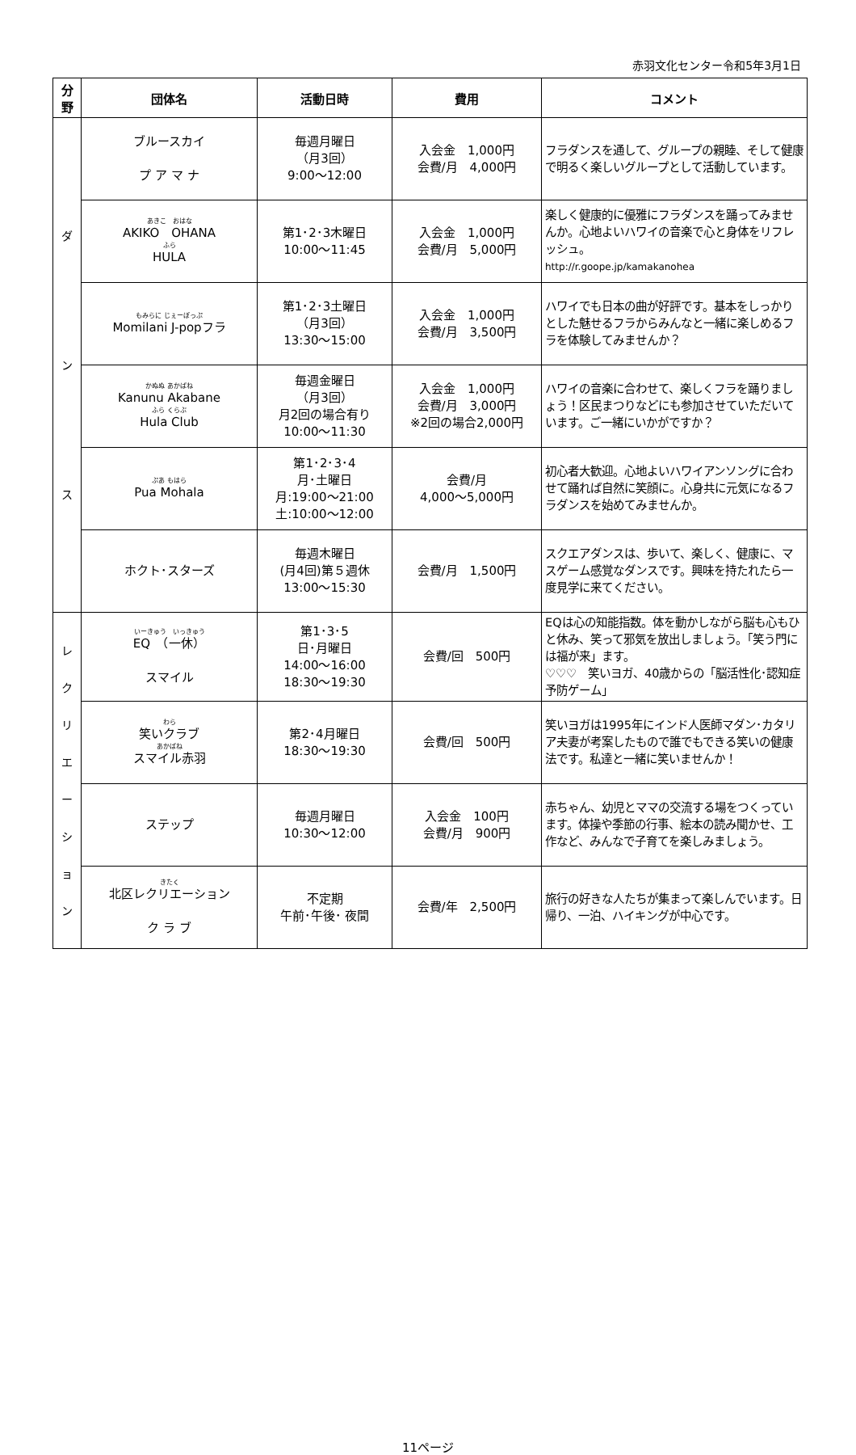赤羽文化センター令和5年3月1日
| 分 野 | 団体名 | 活動日時 | 費用 | コメント |
| --- | --- | --- | --- | --- |
| ダ ン ス | ブルースカイ プ ア マ ナ | 毎週月曜日 （月3回） 9:00～12:00 | 入会金 1,000円 会費/月 4,000円 | フラダンスを通して、グループの親睦、そして健康で明るく楽しいグループとして活動しています。 |
| | あきこ おはな AKIKO OHANA ふら HULA | 第1･2･3木曜日 10:00～11:45 | 入会金 1,000円 会費/月 5,000円 | 楽しく健康的に優雅にフラダンスを踊ってみませんか。心地よいハワイの音楽で心と身体をリフレッシュ。 http://r.goope.jp/kamakanohea |
| | もみらに じぇーぽっぷ Momilani J-popフラ | 第1･2･3土曜日 （月3回） 13:30～15:00 | 入会金 1,000円 会費/月 3,500円 | ハワイでも日本の曲が好評です。基本をしっかりとした魅せるフラからみんなと一緒に楽しめるフラを体験してみませんか？ |
| | かぬぬ あかばね Kanunu Akabane ふら くらぶ Hula Club | 毎週金曜日 （月3回） 月2回の場合有り 10:00～11:30 | 入会金 1,000円 会費/月 3,000円 ※2回の場合2,000円 | ハワイの音楽に合わせて、楽しくフラを踊りましょう！区民まつりなどにも参加させていただいています。ご一緒にいかがですか？ |
| | ぷあ もはら Pua Mohala | 第1･2･3･4 月･土曜日 月:19:00～21:00 土:10:00～12:00 | 会費/月 4,000～5,000円 | 初心者大歓迎。心地よいハワイアンソングに合わせて踊れば自然に笑顔に。心身共に元気になるフラダンスを始めてみませんか。 |
| | ホクト･スターズ | 毎週木曜日 (月4回)第５週休 13:00～15:30 | 会費/月 1,500円 | スクエアダンスは、歩いて、楽しく、健康に、マスゲーム感覚なダンスです。興味を持たれたら一度見学に来てください。 |
| レ ク リ エ ー シ ョ ン | いーきゅう いっきゅう EQ （一休） スマイル | 第1･3･5 日･月曜日 14:00～16:00 18:30～19:30 | 会費/回 500円 | EQは心の知能指数。体を動かしながら脳も心もひと休み、笑って邪気を放出しましょう。「笑う門には福が来」ます。 ♡♡♡ 笑いヨガ、40歳からの「脳活性化･認知症予防ゲーム」 |
| | わら 笑いクラブ あかばね スマイル赤羽 | 第2･4月曜日 18:30～19:30 | 会費/回 500円 | 笑いヨガは1995年にインド人医師マダン･カタリア夫妻が考案したもので誰でもできる笑いの健康法です。私達と一緒に笑いませんか！ |
| | ステップ | 毎週月曜日 10:30～12:00 | 入会金 100円 会費/月 900円 | 赤ちゃん、幼児とママの交流する場をつくっています。体操や季節の行事、絵本の読み聞かせ、工作など、みんなで子育てを楽しみましょう。 |
| | きたく 北区レクリエーション ク ラ ブ | 不定期 午前･午後･ 夜間 | 会費/年 2,500円 | 旅行の好きな人たちが集まって楽しんでいます。日帰り、一泊、ハイキングが中心です。 |
11ページ